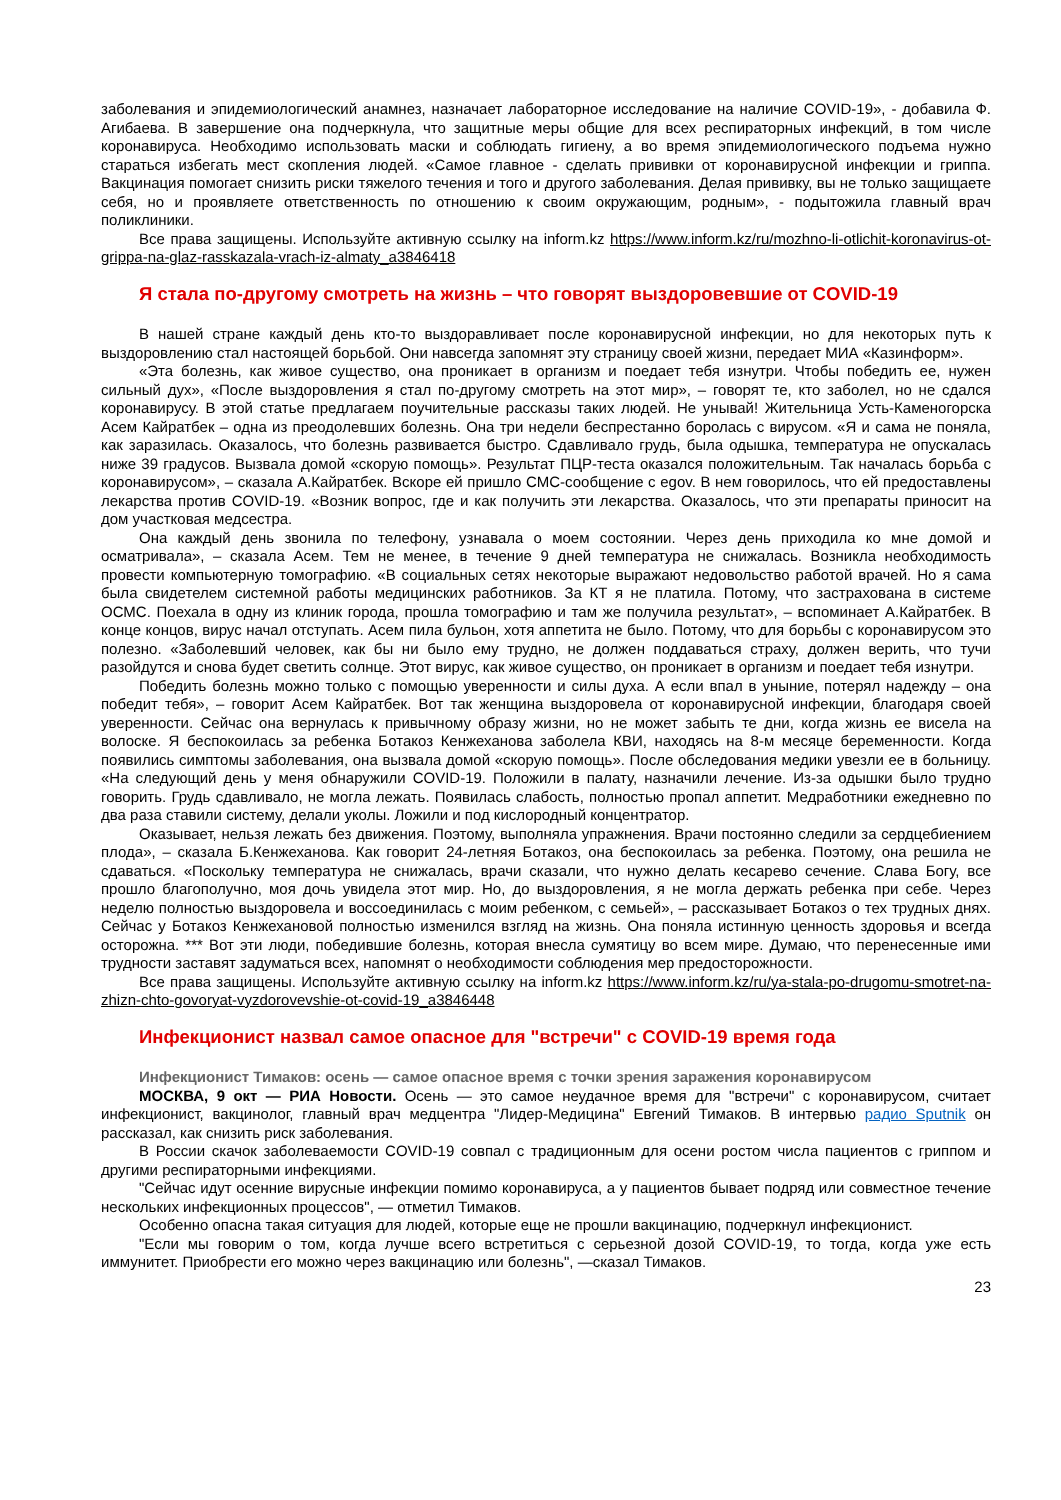заболевания и эпидемиологический анамнез, назначает лабораторное исследование на наличие COVID-19», - добавила Ф. Агибаева. В завершение она подчеркнула, что защитные меры общие для всех респираторных инфекций, в том числе коронавируса. Необходимо использовать маски и соблюдать гигиену, а во время эпидемиологического подъема нужно стараться избегать мест скопления людей. «Самое главное - сделать прививки от коронавирусной инфекции и гриппа. Вакцинация помогает снизить риски тяжелого течения и того и другого заболевания. Делая прививку, вы не только защищаете себя, но и проявляете ответственность по отношению к своим окружающим, родным», - подытожила главный врач поликлиники.
Все права защищены. Используйте активную ссылку на inform.kz https://www.inform.kz/ru/mozhno-li-otlichit-koronavirus-ot-grippa-na-glaz-rasskazala-vrach-iz-almaty_a3846418
Я стала по-другому смотреть на жизнь – что говорят выздоровевшие от COVID-19
В нашей стране каждый день кто-то выздоравливает после коронавирусной инфекции, но для некоторых путь к выздоровлению стал настоящей борьбой. Они навсегда запомнят эту страницу своей жизни, передает МИА «Казинформ».
«Эта болезнь, как живое существо, она проникает в организм и поедает тебя изнутри. Чтобы победить ее, нужен сильный дух», «После выздоровления я стал по-другому смотреть на этот мир», – говорят те, кто заболел, но не сдался коронавирусу. В этой статье предлагаем поучительные рассказы таких людей. Не унывай! Жительница Усть-Каменогорска Асем Кайратбек – одна из преодолевших болезнь. Она три недели беспрестанно боролась с вирусом. «Я и сама не поняла, как заразилась. Оказалось, что болезнь развивается быстро. Сдавливало грудь, была одышка, температура не опускалась ниже 39 градусов. Вызвала домой «скорую помощь». Результат ПЦР-теста оказался положительным. Так началась борьба с коронавирусом», – сказала А.Кайратбек. Вскоре ей пришло СМС-сообщение с egov. В нем говорилось, что ей предоставлены лекарства против COVID-19. «Возник вопрос, где и как получить эти лекарства. Оказалось, что эти препараты приносит на дом участковая медсестра.
Она каждый день звонила по телефону, узнавала о моем состоянии. Через день приходила ко мне домой и осматривала», – сказала Асем. Тем не менее, в течение 9 дней температура не снижалась. Возникла необходимость провести компьютерную томографию. «В социальных сетях некоторые выражают недовольство работой врачей. Но я сама была свидетелем системной работы медицинских работников. За КТ я не платила. Потому, что застрахована в системе ОСМС. Поехала в одну из клиник города, прошла томографию и там же получила результат», – вспоминает А.Кайратбек. В конце концов, вирус начал отступать. Асем пила бульон, хотя аппетита не было. Потому, что для борьбы с коронавирусом это полезно. «Заболевший человек, как бы ни было ему трудно, не должен поддаваться страху, должен верить, что тучи разойдутся и снова будет светить солнце. Этот вирус, как живое существо, он проникает в организм и поедает тебя изнутри.
Победить болезнь можно только с помощью уверенности и силы духа. А если впал в уныние, потерял надежду – она победит тебя», – говорит Асем Кайратбек. Вот так женщина выздоровела от коронавирусной инфекции, благодаря своей уверенности. Сейчас она вернулась к привычному образу жизни, но не может забыть те дни, когда жизнь ее висела на волоске. Я беспокоилась за ребенка Ботакоз Кенжеханова заболела КВИ, находясь на 8-м месяце беременности. Когда появились симптомы заболевания, она вызвала домой «скорую помощь». После обследования медики увезли ее в больницу. «На следующий день у меня обнаружили COVID-19. Положили в палату, назначили лечение. Из-за одышки было трудно говорить. Грудь сдавливало, не могла лежать. Появилась слабость, полностью пропал аппетит. Медработники ежедневно по два раза ставили систему, делали уколы. Ложили и под кислородный концентратор.
Оказывает, нельзя лежать без движения. Поэтому, выполняла упражнения. Врачи постоянно следили за сердцебиением плода», – сказала Б.Кенжеханова. Как говорит 24-летняя Ботакоз, она беспокоилась за ребенка. Поэтому, она решила не сдаваться. «Поскольку температура не снижалась, врачи сказали, что нужно делать кесарево сечение. Слава Богу, все прошло благополучно, моя дочь увидела этот мир. Но, до выздоровления, я не могла держать ребенка при себе. Через неделю полностью выздоровела и воссоединилась с моим ребенком, с семьей», – рассказывает Ботакоз о тех трудных днях. Сейчас у Ботакоз Кенжехановой полностью изменился взгляд на жизнь. Она поняла истинную ценность здоровья и всегда осторожна. *** Вот эти люди, победившие болезнь, которая внесла сумятицу во всем мире. Думаю, что перенесенные ими трудности заставят задуматься всех, напомнят о необходимости соблюдения мер предосторожности.
Все права защищены. Используйте активную ссылку на inform.kz https://www.inform.kz/ru/ya-stala-po-drugomu-smotret-na-zhizn-chto-govoryat-vyzdorovevshie-ot-covid-19_a3846448
Инфекционист назвал самое опасное для "встречи" с COVID-19 время года
Инфекционист Тимаков: осень — самое опасное время с точки зрения заражения коронавирусом
МОСКВА, 9 окт — РИА Новости. Осень — это самое неудачное время для "встречи" с коронавирусом, считает инфекционист, вакцинолог, главный врач медцентра "Лидер-Медицина" Евгений Тимаков. В интервью радио Sputnik он рассказал, как снизить риск заболевания.
В России скачок заболеваемости COVID-19 совпал с традиционным для осени ростом числа пациентов с гриппом и другими респираторными инфекциями.
"Сейчас идут осенние вирусные инфекции помимо коронавируса, а у пациентов бывает подряд или совместное течение нескольких инфекционных процессов", — отметил Тимаков.
Особенно опасна такая ситуация для людей, которые еще не прошли вакцинацию, подчеркнул инфекционист.
"Если мы говорим о том, когда лучше всего встретиться с серьезной дозой COVID-19, то тогда, когда уже есть иммунитет. Приобрести его можно через вакцинацию или болезнь", —сказал Тимаков.
23